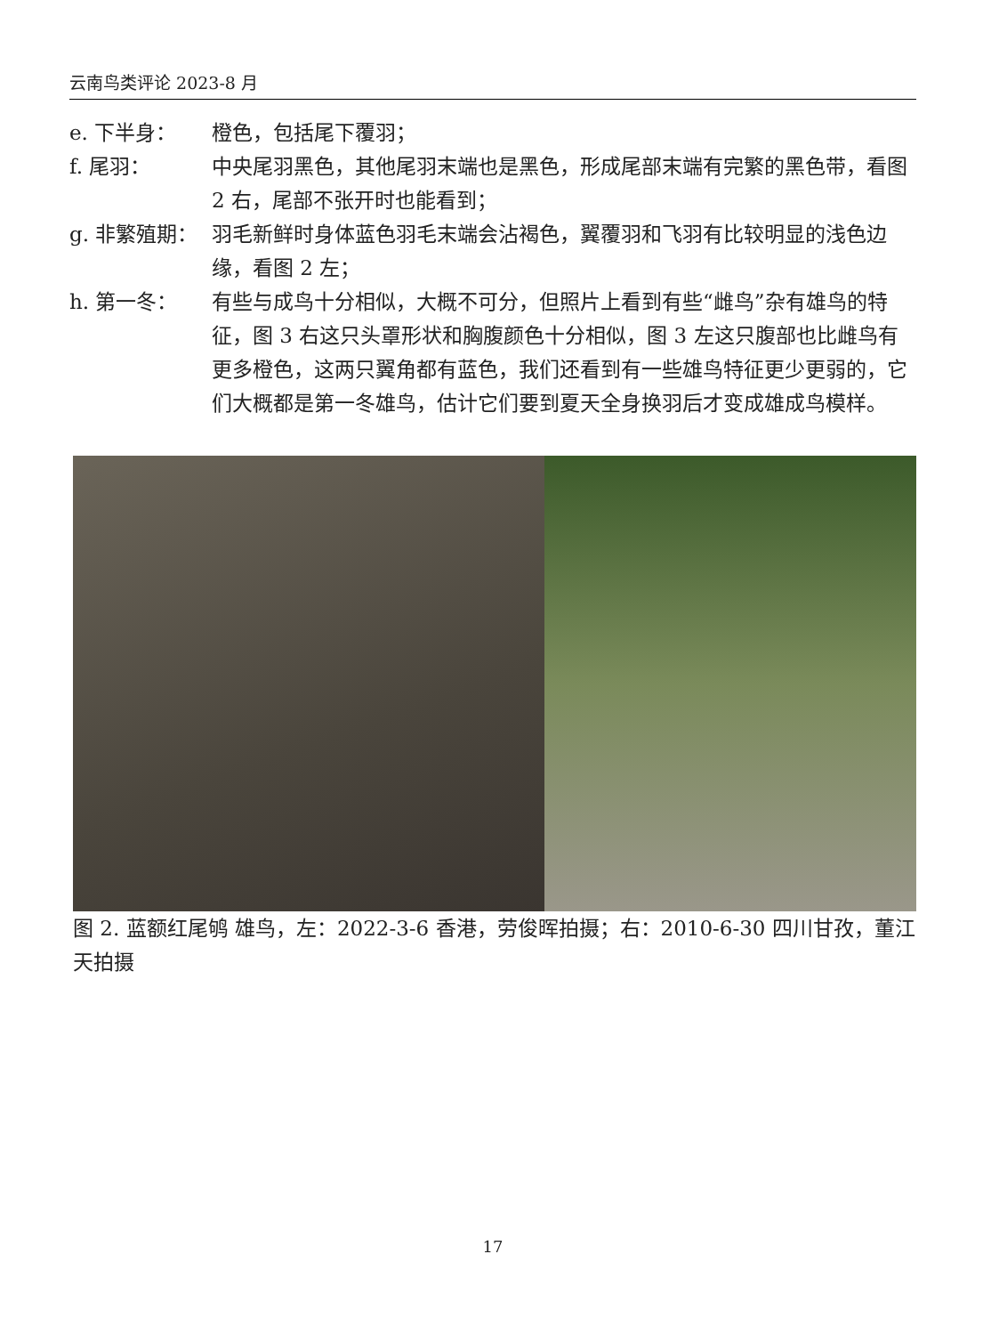云南鸟类评论 2023-8 月
e. 下半身： 橙色，包括尾下覆羽；
f. 尾羽： 中央尾羽黑色，其他尾羽末端也是黑色，形成尾部末端有完繁的黑色带，看图 2 右，尾部不张开时也能看到；
g. 非繁殖期： 羽毛新鲜时身体蓝色羽毛末端会沾褐色，翼覆羽和飞羽有比较明显的浅色边缘，看图 2 左；
h. 第一冬： 有些与成鸟十分相似，大概不可分，但照片上看到有些“雌鸟”杂有雄鸟的特征，图 3 右这只头罩形状和胸腹颜色十分相似，图 3 左这只腹部也比雌鸟有更多橙色，这两只翼角都有蓝色，我们还看到有一些雄鸟特征更少更弱的，它们大概都是第一冬雄鸟，估计它们要到夏天全身换羽后才变成雄成鸟模样。
图 2. 蓝额红尾鸲 雄鸟，左：2022-3-6 香港，劳俊晖拍摄；右：2010-6-30 四川甘孜，董江天拍摄
17